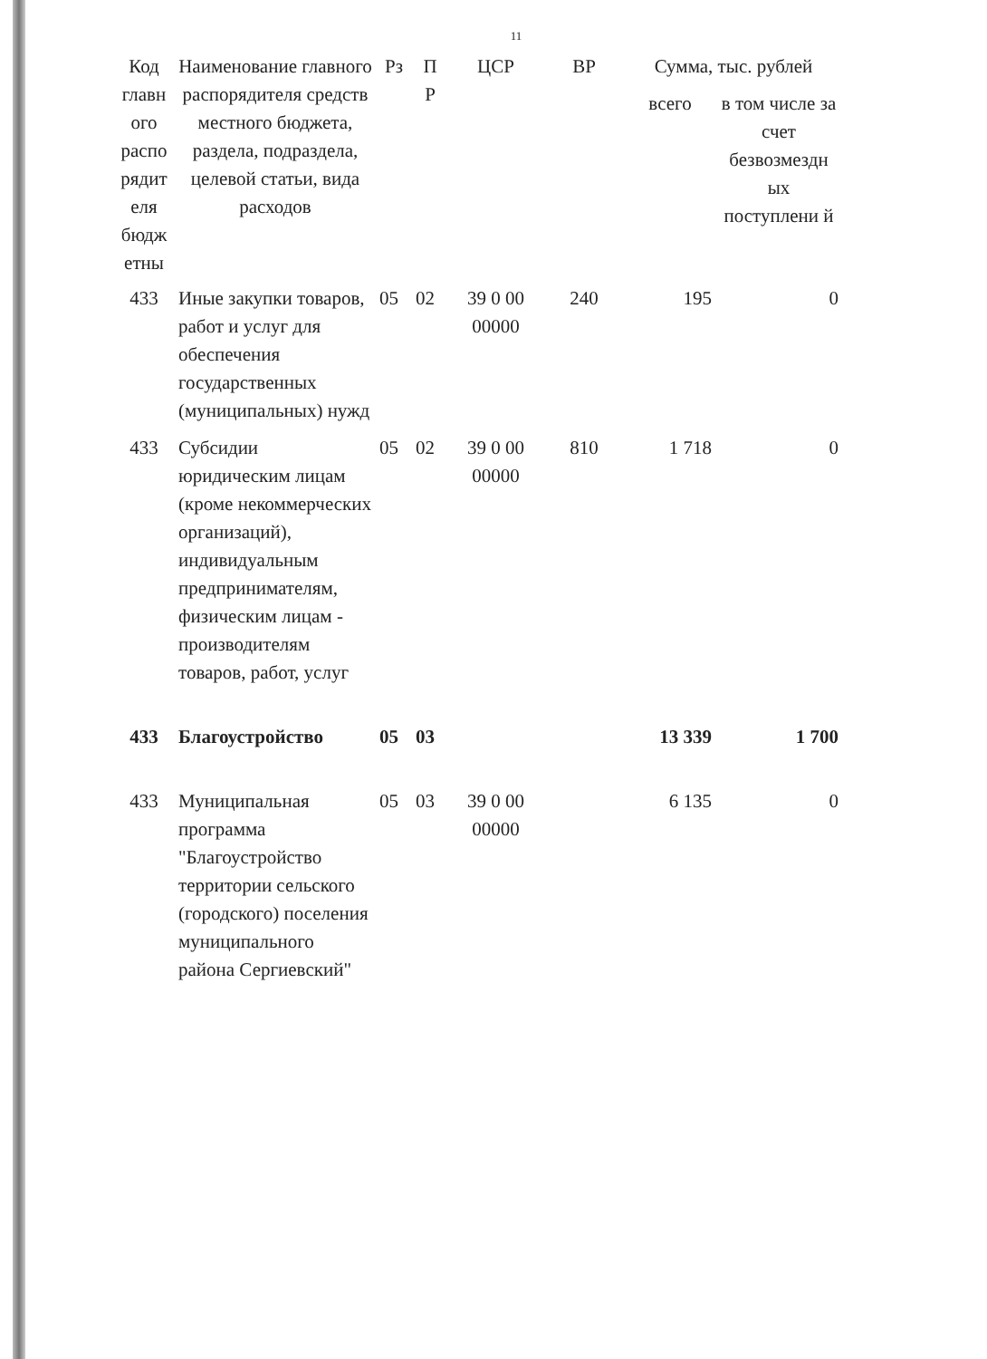11
| Код главн ого распо рядит еля бюдж етны | Наименование главного распорядителя средств местного бюджета, раздела, подраздела, целевой статьи, вида расходов | Рз | П Р | ЦСР | ВР | Сумма, тыс. рублей | |
| --- | --- | --- | --- | --- | --- | --- | --- |
| | | | | | | всего | в том числе за счет безвозмездн ых поступлени й |
| 433 | Иные закупки товаров, работ и услуг для обеспечения государственных (муниципальных) нужд | 05 | 02 | 39 0 00 00000 | 240 | 195 | 0 |
| 433 | Субсидии юридическим лицам (кроме некоммерческих организаций), индивидуальным предпринимателям, физическим лицам - производителям товаров, работ, услуг | 05 | 02 | 39 0 00 00000 | 810 | 1 718 | 0 |
| 433 | Благоустройство | 05 | 03 | | | 13 339 | 1 700 |
| 433 | Муниципальная программа "Благоустройство территории сельского (городского) поселения муниципального района Сергиевский" | 05 | 03 | 39 0 00 00000 | | 6 135 | 0 |